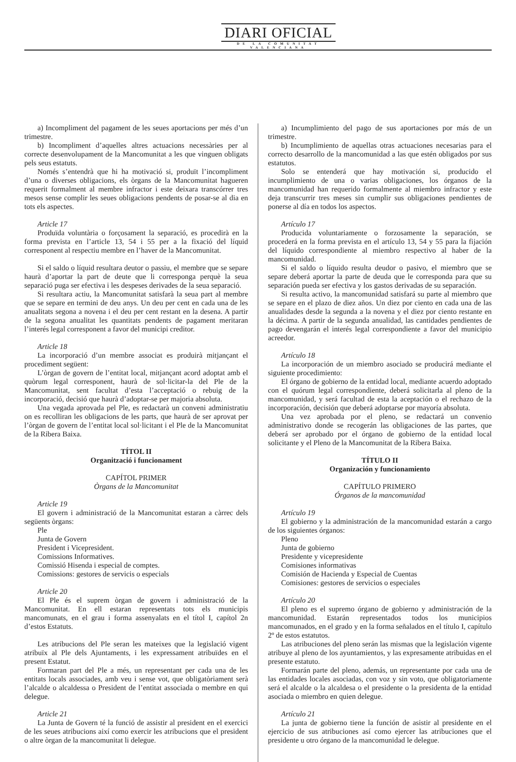DIARI OFICIAL
DE LA COMUNITAT VALENCIANA
a) Incompliment del pagament de les seues aportacions per més d’un trimestre.
b) Incompliment d’aquelles altres actuacions necessàries per al correcte desenvolupament de la Mancomunitat a les que vinguen obligats pels seus estatuts.
Només s’entendrà que hi ha motivació si, produït l’incompliment d’una o diverses obligacions, els òrgans de la Mancomunitat hagueren requerit formalment al membre infractor i este deixara transcórrer tres mesos sense complir les seues obligacions pendents de posar-se al dia en tots els aspectes.
Article 17
Produïda voluntària o forçosament la separació, es procedirà en la forma prevista en l’article 13, 54 i 55 per a la fixació del líquid corresponent al respectiu membre en l’haver de la Mancomunitat.
Si el saldo o líquid resultara deutor o passiu, el membre que se separe haurà d’aportar la part de deute que li corresponga perquè la seua separació puga ser efectiva i les despeses derivades de la seua separació.
Si resultara actiu, la Mancomunitat satisfarà la seua part al membre que se separe en termini de deu anys. Un deu per cent en cada una de les anualitats segona a novena i el deu per cent restant en la desena. A partir de la segona anualitat les quantitats pendents de pagament meritaran l’interés legal corresponent a favor del municipi creditor.
Article 18
La incorporació d’un membre associat es produirà mitjançant el procediment següent:
L’òrgan de govern de l’entitat local, mitjançant acord adoptat amb el quòrum legal corresponent, haurà de sol·licitar-la del Ple de la Mancomunitat, sent facultat d’esta l’acceptació o rebuig de la incorporació, decisió que haurà d’adoptar-se per majoria absoluta.
Una vegada aprovada pel Ple, es redactarà un conveni administratiu on es recolliran les obligacions de les parts, que haurà de ser aprovat per l’òrgan de govern de l’entitat local sol·licitant i el Ple de la Mancomunitat de la Ribera Baixa.
TÍTOL II
Organització i funcionament
CAPÍTOL PRIMER
Òrgans de la Mancomunitat
Article 19
El govern i administració de la Mancomunitat estaran a càrrec dels següents òrgans:
Ple
Junta de Govern
President i Vicepresident.
Comissions Informatives.
Comissió Hisenda i especial de comptes.
Comissions: gestores de servicis o especials
Article 20
El Ple és el suprem òrgan de govern i administració de la Mancomunitat. En ell estaran representats tots els municipis mancomunats, en el grau i forma assenyalats en el títol I, capítol 2n d’estos Estatuts.
Les atribucions del Ple seran les mateixes que la legislació vigent atribuïx al Ple dels Ajuntaments, i les expressament atribuïdes en el present Estatut.
Formaran part del Ple a més, un representant per cada una de les entitats locals associades, amb veu i sense vot, que obligatòriament serà l’alcalde o alcaldessa o President de l’entitat associada o membre en qui delegue.
Article 21
La Junta de Govern té la funció de assistir al president en el exercici de les seues atribucions així como exercir les atribucions que el president o altre òrgan de la mancomunitat li delegue.
a) Incumplimiento del pago de sus aportaciones por más de un trimestre.
b) Incumplimiento de aquellas otras actuaciones necesarias para el correcto desarrollo de la mancomunidad a las que estén obligados por sus estatutos.
Solo se entenderá que hay motivación si, producido el incumplimiento de una o varias obligaciones, los órganos de la mancomunidad han requerido formalmente al miembro infractor y este deja transcurrir tres meses sin cumplir sus obligaciones pendientes de ponerse al día en todos los aspectos.
Artículo 17
Producida voluntariamente o forzosamente la separación, se procederá en la forma prevista en el artículo 13, 54 y 55 para la fijación del líquido correspondiente al miembro respectivo al haber de la mancomunidad.
Si el saldo o líquido resulta deudor o pasivo, el miembro que se separe deberá aportar la parte de deuda que le corresponda para que su separación pueda ser efectiva y los gastos derivadas de su separación.
Si resulta activo, la mancomunidad satisfará su parte al miembro que se separe en el plazo de diez años. Un diez por ciento en cada una de las anualidades desde la segunda a la novena y el diez por ciento restante en la décima. A partir de la segunda anualidad, las cantidades pendientes de pago devengarán el interés legal correspondiente a favor del municipio acreedor.
Artículo 18
La incorporación de un miembro asociado se producirá mediante el siguiente procedimiento:
El órgano de gobierno de la entidad local, mediante acuerdo adoptado con el quórum legal correspondiente, deberá solicitarla al pleno de la mancomunidad, y será facultad de esta la aceptación o el rechazo de la incorporación, decisión que deberá adoptarse por mayoría absoluta.
Una vez aprobada por el pleno, se redactará un convenio administrativo donde se recogerán las obligaciones de las partes, que deberá ser aprobado por el órgano de gobierno de la entidad local solicitante y el Pleno de la Mancomunitat de la Ribera Baixa.
TÍTULO II
Organización y funcionamiento
CAPÍTULO PRIMERO
Órganos de la mancomunidad
Artículo 19
El gobierno y la administración de la mancomunidad estarán a cargo de los siguientes órganos:
Pleno
Junta de gobierno
Presidente y vicepresidente
Comisiones informativas
Comisión de Hacienda y Especial de Cuentas
Comisiones: gestores de servicios o especiales
Artículo 20
El pleno es el supremo órgano de gobierno y administración de la mancomunidad. Estarán representados todos los municipios mancomunados, en el grado y en la forma señalados en el título I, capítulo 2º de estos estatutos.
Las atribuciones del pleno serán las mismas que la legislación vigente atribuye al pleno de los ayuntamientos, y las expresamente atribuidas en el presente estatuto.
Formarán parte del pleno, además, un representante por cada una de las entidades locales asociadas, con voz y sin voto, que obligatoriamente será el alcalde o la alcaldesa o el presidente o la presidenta de la entidad asociada o miembro en quien delegue.
Artículo 21
La junta de gobierno tiene la función de asistir al presidente en el ejercicio de sus atribuciones así como ejercer las atribuciones que el presidente u otro órgano de la mancomunidad le delegue.